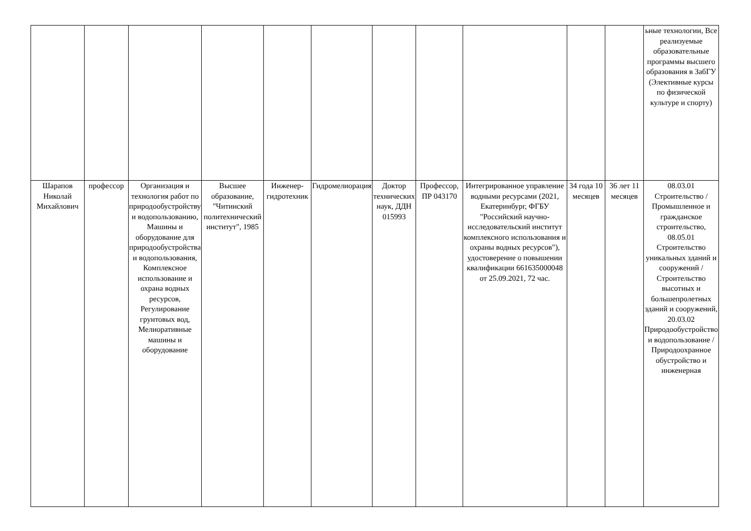| | | | | | | | | | | | ьные технологии, Все реализуемые образовательные программы высшего образования в ЗабГУ (Элективные курсы по физической культуре и спорту) |
| Шарапов Николай Михайлович | профессор | Организация и технология работ по природообустройству и водопользованию, Машины и оборудование для природообустройства и водопользования, Комплексное использование и охрана водных ресурсов, Регулирование грунтовых вод, Мелиоративные машины и оборудование | Высшее образование, "Читинский политехнический институт", 1985 | Инженер-гидротехник | Гидромелиорация | Доктор технических наук, ДДН 015993 | Профессор, ПР 043170 | Интегрированное управление водными ресурсами (2021, Екатеринбург, ФГБУ "Российский научно-исследовательский институт комплексного использования и охраны водных ресурсов"), удостоверение о повышении квалификации 661635000048 от 25.09.2021, 72 час. | 34 года 10 месяцев | 36 лет 11 месяцев | 08.03.01 Строительство / Промышленное и гражданское строительство, 08.05.01 Строительство уникальных зданий и сооружений / Строительство высотных и большепролетных зданий и сооружений, 20.03.02 Природообустройство и водопользование / Природоохранное обустройство и инженерная |